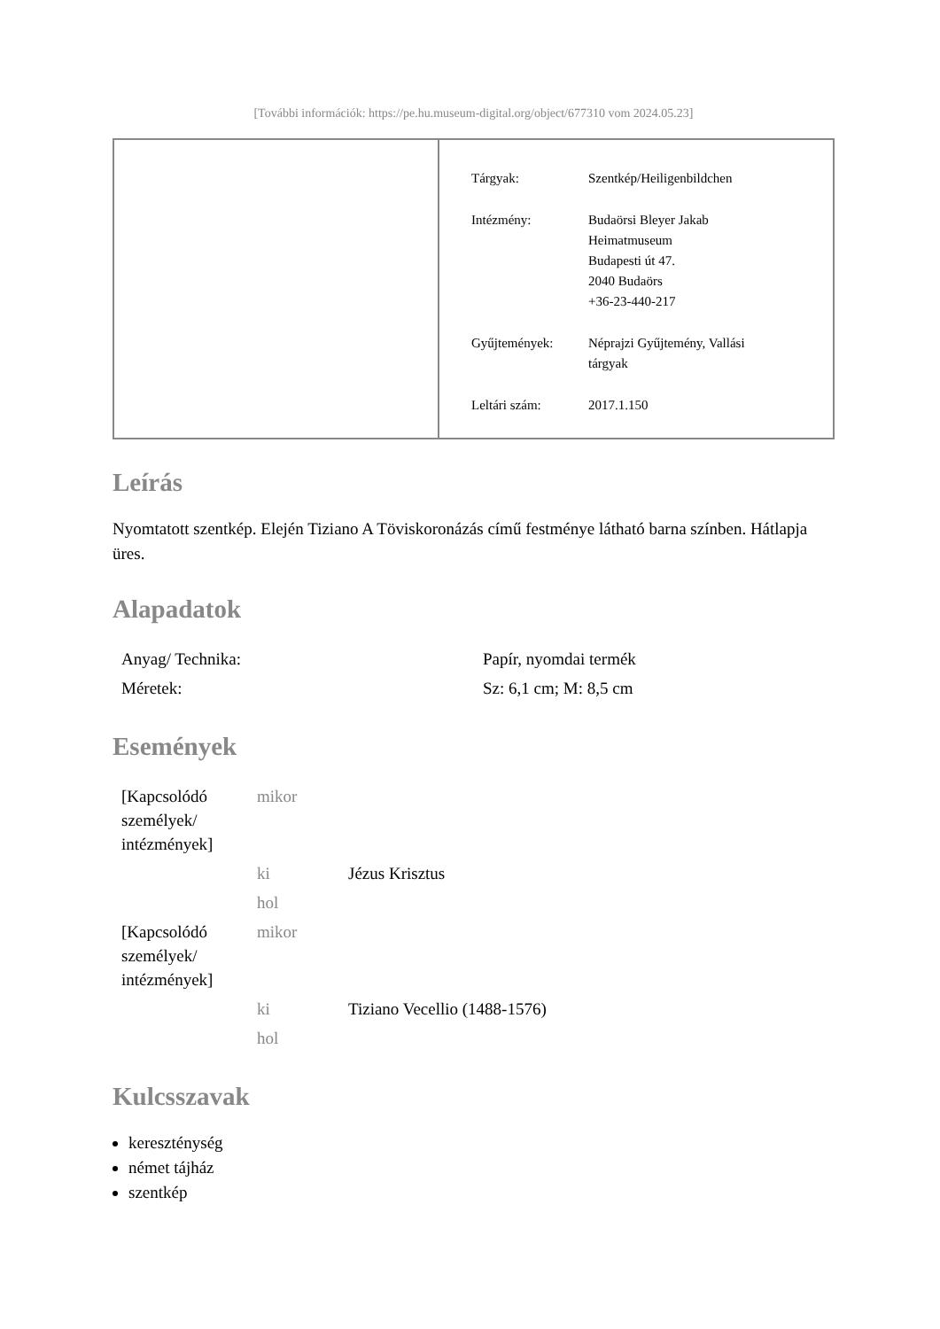[További információk: https://pe.hu.museum-digital.org/object/677310 vom 2024.05.23]
| Tárgyak: | Szentkép/Heiligenbildchen |
| Intézmény: | Budaörsi Bleyer Jakab Heimatmuseum Budapesti út 47. 2040 Budaörs +36-23-440-217 |
| Gyűjtemények: | Néprajzi Gyűjtemény, Vallási tárgyak |
| Leltári szám: | 2017.1.150 |
Leírás
Nyomtatott szentkép. Elején Tiziano A Töviskoronázás című festménye látható barna színben. Hátlapja üres.
Alapadatok
| Anyag/ Technika: | Papír, nyomdai termék |
| Méretek: | Sz: 6,1 cm; M: 8,5 cm |
Események
| [Kapcsolódó személyek/ intézmények] | mikor | |
| | ki | Jézus Krisztus |
| | hol | |
| [Kapcsolódó személyek/ intézmények] | mikor | |
| | ki | Tiziano Vecellio (1488-1576) |
| | hol | |
Kulcsszavak
kereszténység
német tájház
szentkép